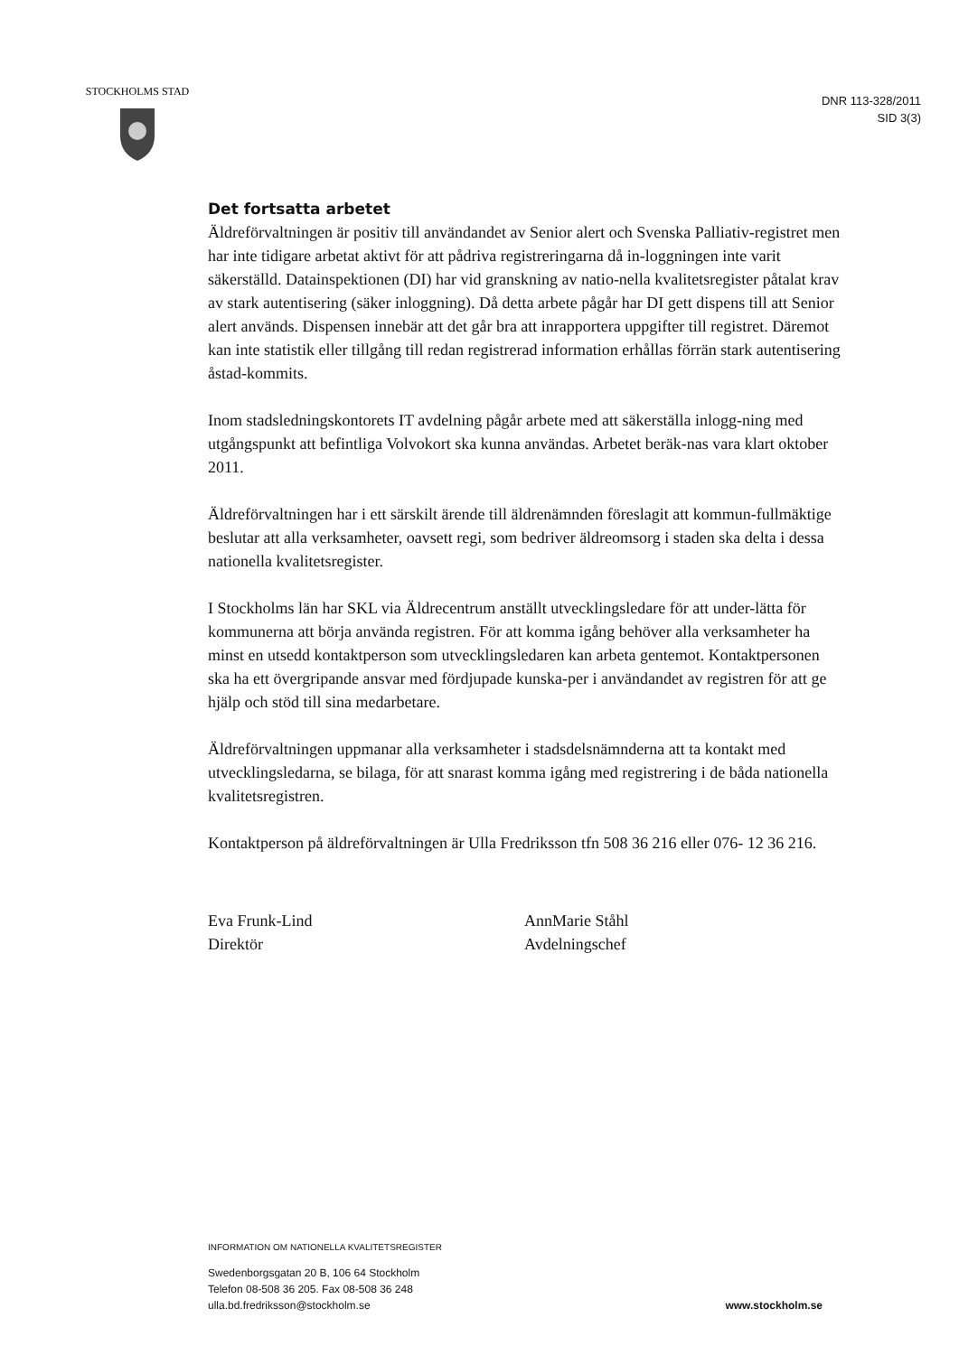STOCKHOLMS STAD
DNR 113-328/2011
SID 3(3)
Det fortsatta arbetet
Äldreförvaltningen är positiv till användandet av Senior alert och Svenska Palliativ-registret men har inte tidigare arbetat aktivt för att pådriva registreringarna då in-loggningen inte varit säkerställd. Datainspektionen (DI) har vid granskning av natio-nella kvalitetsregister påtalat krav av stark autentisering (säker inloggning). Då detta arbete pågår har DI gett dispens till att Senior alert används. Dispensen innebär att det går bra att inrapportera uppgifter till registret. Däremot kan inte statistik eller tillgång till redan registrerad information erhållas förrän stark autentisering åstad-kommits.
Inom stadsledningskontorets IT avdelning pågår arbete med att säkerställa inlogg-ning med utgångspunkt att befintliga Volvokort ska kunna användas. Arbetet beräk-nas vara klart oktober 2011.
Äldreförvaltningen har i ett särskilt ärende till äldrenämnden föreslagit att kommun-fullmäktige beslutar att alla verksamheter, oavsett regi, som bedriver äldreomsorg i staden ska delta i dessa nationella kvalitetsregister.
I Stockholms län har SKL via Äldrecentrum anställt utvecklingsledare för att under-lätta för kommunerna att börja använda registren. För att komma igång behöver alla verksamheter ha minst en utsedd kontaktperson som utvecklingsledaren kan arbeta gentemot. Kontaktpersonen ska ha ett övergripande ansvar med fördjupade kunska-per i användandet av registren för att ge hjälp och stöd till sina medarbetare.
Äldreförvaltningen uppmanar alla verksamheter i stadsdelsnämnderna att ta kontakt med utvecklingsledarna, se bilaga, för att snarast komma igång med registrering i de båda nationella kvalitetsregistren.
Kontaktperson på äldreförvaltningen är Ulla Fredriksson tfn 508 36 216 eller 076- 12 36 216.
Eva Frunk-Lind
Direktör
AnnMarie Ståhl
Avdelningschef
INFORMATION OM NATIONELLA KVALITETSREGISTER
Swedenborgsgatan 20 B, 106 64 Stockholm
Telefon 08-508 36 205. Fax 08-508 36 248
ulla.bd.fredriksson@stockholm.se
www.stockholm.se